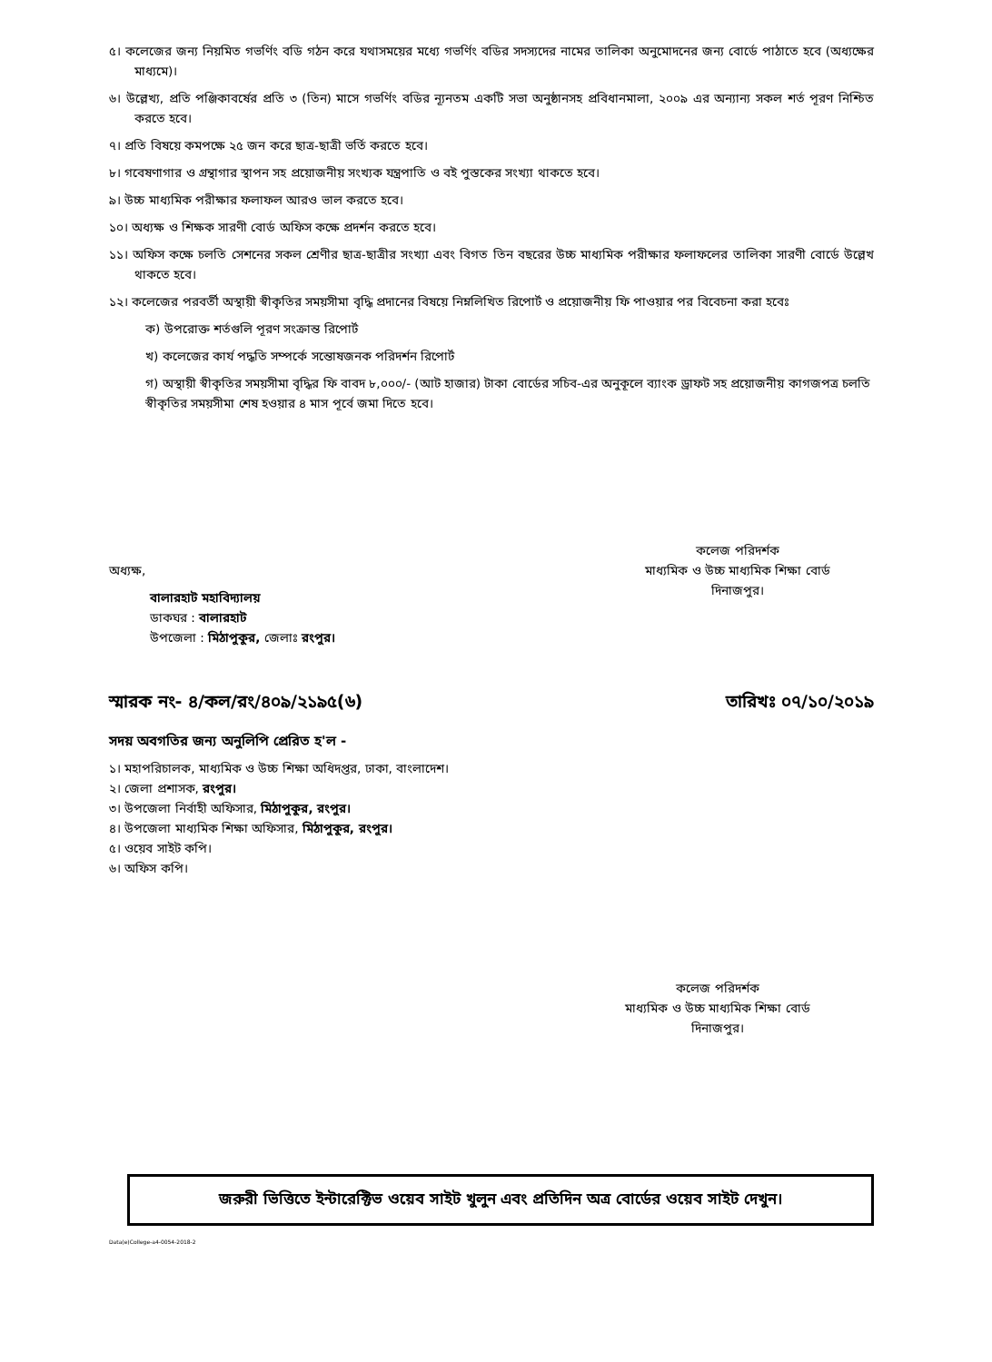৫। কলেজের জন্য নিয়মিত গভর্ণিং বডি গঠন করে যথাসময়ের মধ্যে গভর্ণিং বডির সদস্যদের নামের তালিকা অনুমোদনের জন্য বোর্ডে পাঠাতে হবে (অধ্যক্ষের মাধ্যমে)।
৬। উল্লেখ্য, প্রতি পঞ্জিকাবর্ষের প্রতি ৩ (তিন) মাসে গভর্ণিং বডির ন্যূনতম একটি সভা অনুষ্ঠানসহ প্রবিধানমালা, ২০০৯ এর অন্যান্য সকল শর্ত পূরণ নিশ্চিত করতে হবে।
৭। প্রতি বিষয়ে কমপক্ষে ২৫ জন করে ছাত্র-ছাত্রী ভর্তি করতে হবে।
৮। গবেষণাগার ও গ্রন্থাগার স্থাপন সহ প্রয়োজনীয় সংখ্যক যন্ত্রপাতি ও বই পুস্তকের সংখ্যা থাকতে হবে।
৯। উচ্চ মাধ্যমিক পরীক্ষার ফলাফল আরও ভাল করতে হবে।
১০। অধ্যক্ষ ও শিক্ষক সারণী বোর্ড অফিস কক্ষে প্রদর্শন করতে হবে।
১১। অফিস কক্ষে চলতি সেশনের সকল শ্রেণীর ছাত্র-ছাত্রীর সংখ্যা এবং বিগত তিন বছরের উচ্চ মাধ্যমিক পরীক্ষার ফলাফলের তালিকা সারণী বোর্ডে উল্লেখ থাকতে হবে।
১২। কলেজের পরবর্তী অস্থায়ী স্বীকৃতির সময়সীমা বৃদ্ধি প্রদানের বিষয়ে নিম্নলিখিত রিপোর্ট ও প্রয়োজনীয় ফি পাওয়ার পর বিবেচনা করা হবেঃ
ক) উপরোক্ত শর্তগুলি পূরণ সংক্রান্ত রিপোর্ট
খ) কলেজের কার্য পদ্ধতি সম্পর্কে সন্তোষজনক পরিদর্শন রিপোর্ট
গ) অস্থায়ী স্বীকৃতির সময়সীমা বৃদ্ধির ফি বাবদ ৮,০০০/- (আট হাজার) টাকা বোর্ডের সচিব-এর অনুকূলে ব্যাংক ড্রাফট সহ প্রয়োজনীয় কাগজপত্র চলতি স্বীকৃতির সময়সীমা শেষ হওয়ার ৪ মাস পূর্বে জমা দিতে হবে।
অধ্যক্ষ,
বালারহাট মহাবিদ্যালয়
ডাকঘর : বালারহাট
উপজেলা : মিঠাপুকুর, জেলাঃ রংপুর।
কলেজ পরিদর্শক
মাধ্যমিক ও উচ্চ মাধ্যমিক শিক্ষা বোর্ড
দিনাজপুর।
স্মারক নং- ৪/কল/রং/৪০৯/২১৯৫(৬) তারিখঃ ০৭/১০/২০১৯
সদয় অবগতির জন্য অনুলিপি প্রেরিত হ'ল -
১। মহাপরিচালক, মাধ্যমিক ও উচ্চ শিক্ষা অধিদপ্তর, ঢাকা, বাংলাদেশ।
২। জেলা প্রশাসক, রংপুর।
৩। উপজেলা নির্বাহী অফিসার, মিঠাপুকুর, রংপুর।
৪। উপজেলা মাধ্যমিক শিক্ষা অফিসার, মিঠাপুকুর, রংপুর।
৫। ওয়েব সাইট কপি।
৬। অফিস কপি।
কলেজ পরিদর্শক
মাধ্যমিক ও উচ্চ মাধ্যমিক শিক্ষা বোর্ড
দিনাজপুর।
জরুরী ভিত্তিতে ইন্টারেক্টিভ ওয়েব সাইট খুলুন এবং প্রতিদিন অত্র বোর্ডের ওয়েব সাইট দেখুন।
Data(e)College-a4-0054-2018-2